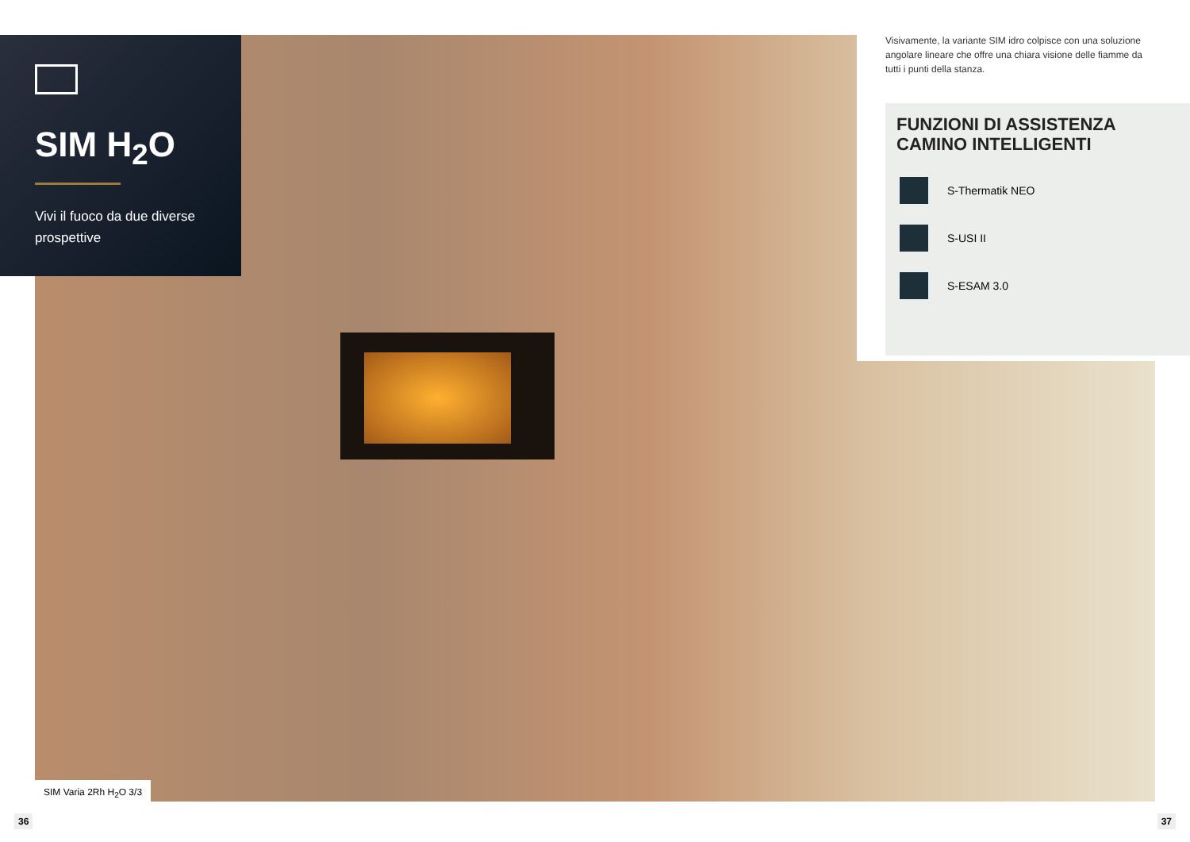SIM H<sub>2</sub>O
Vivi il fuoco da due diverse prospettive
Visivamente, la variante SIM idro colpisce con una soluzione angolare lineare che offre una chiara visione delle fiamme da tutti i punti della stanza.
FUNZIONI DI ASSISTENZA CAMINO INTELLIGENTI
S-Thermatik NEO
S-USI II
S-ESAM 3.0
SIM Varia 2Rh H<sub>2</sub>O 3/3
36 37